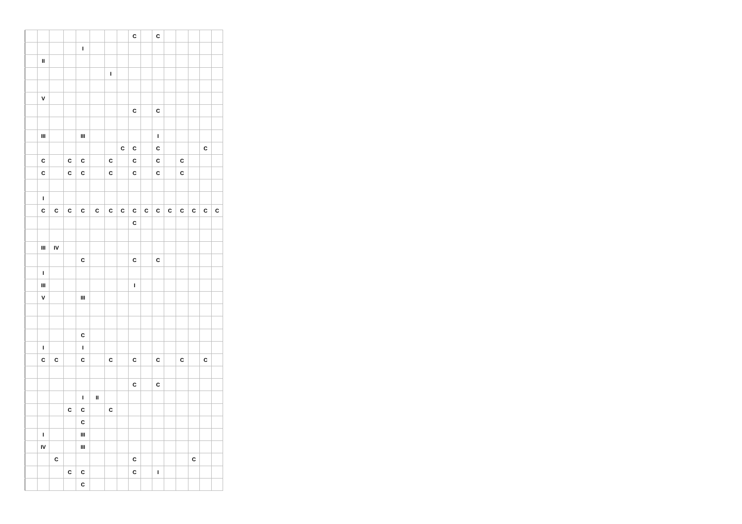| | | | | | | | | C | | C | | | | | |
| | | | | I | | | | | | | | | | | |
| | II | | | | | | | | | | | | | | |
| | | | | | | I | | | | | | | | | |
| | V | | | | | | | | | | | | | | |
| | | | | | | | | C | | C | | | | | |
| | III | | | III | | | | | | I | | | | | |
| | | | | | | | C | C | | C | | | | C | |
| | C | | C | C | | C | | C | | C | | C | | | |
| | C | | C | C | | C | | C | | C | | C | | | |
| | I | | | | | | | | | | | | | | |
| | C | C | C | C | C | C | C | C | C | C | C | C | C | C | C |
| | | | | | | | | C | | | | | | | |
| | III | IV | | | | | | | | | | | | | |
| | | | | C | | | | C | | C | | | | | |
| | I | | | | | | | | | | | | | | |
| | III | | | | | | | I | | | | | | | |
| | V | | | III | | | | | | | | | | | |
| | | | | C | | | | | | | | | | | |
| | I | | | I | | | | | | | | | | | |
| | C | C | | C | | C | | C | | C | | C | | C | |
| | | | | | | | | C | | C | | | | | |
| | | | | I | II | | | | | | | | | | |
| | | | C | C | | C | | | | | | | | | |
| | | | | C | | | | | | | | | | | |
| | I | | | III | | | | | | | | | | | |
| | IV | | | III | | | | | | | | | | | |
| | | C | | | | | | C | | | | | C | | |
| | | | C | C | | | | C | | I | | | | | |
| | | | | C | | | | | | | | | | | |